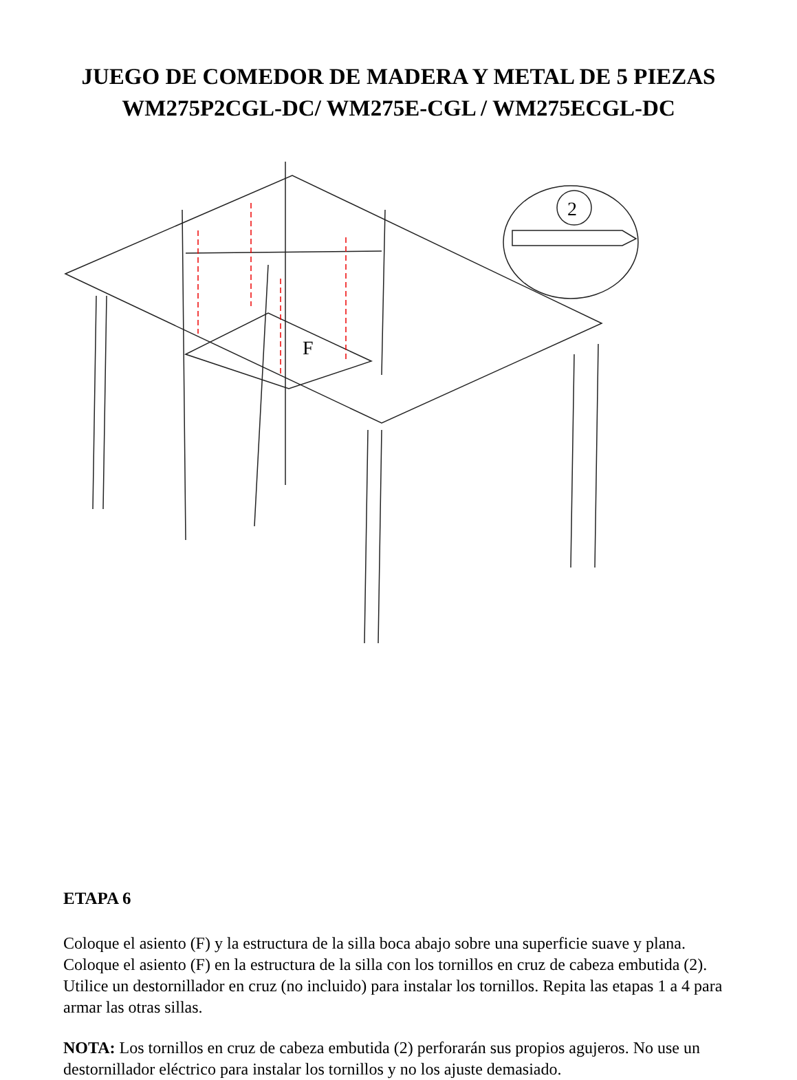JUEGO DE COMEDOR DE MADERA Y METAL DE 5 PIEZAS
WM275P2CGL-DC/ WM275E-CGL / WM275ECGL-DC
2
F
ETAPA 6
Coloque el asiento (F) y la estructura de la silla boca abajo sobre una superficie suave y plana. Coloque el asiento (F) en la estructura de la silla con los tornillos en cruz de cabeza embutida (2). Utilice un destornillador en cruz (no incluido) para instalar los tornillos. Repita las etapas 1 a 4 para armar las otras sillas.
NOTA: Los tornillos en cruz de cabeza embutida (2) perforarán sus propios agujeros. No use un destornillador eléctrico para instalar los tornillos y no los ajuste demasiado.